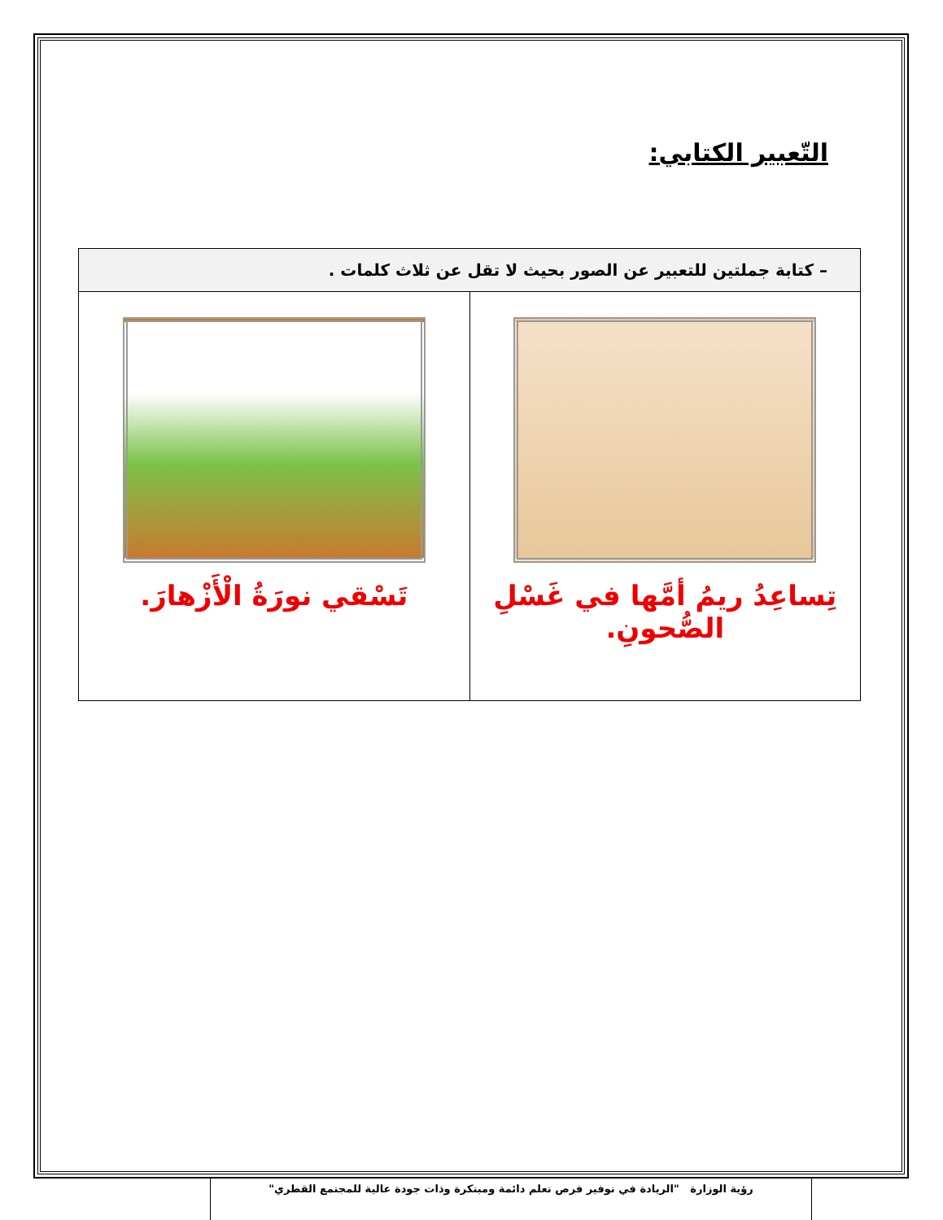التّعبير الكتابي:
| – كتابة جملتين للتعبير عن الصور بحيث لا تقل عن ثلاث كلمات . | |
| --- | --- |
| تِساعِدُ ريمُ أمَّها في غَسْلِ الصُّحونِ. | تَسْقي نورَةُ الْأَزْهارَ. |
رؤية الوزارة "الريادة في توفير فرص تعلم دائمة ومبتكرة وذات جودة عالية للمجتمع القطري"